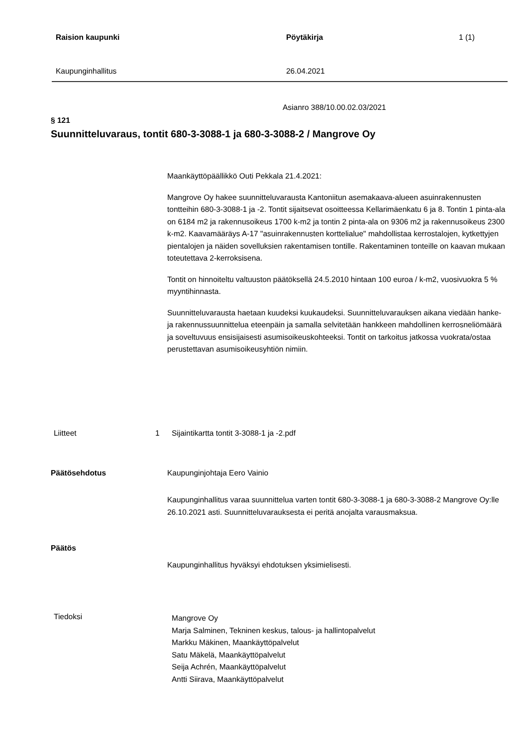Raision kaupunki Pöytäkirja 1 (1)
Kaupunginhallitus 26.04.2021
Asianro 388/10.00.02.03/2021
§ 121
Suunnitteluvaraus, tontit 680-3-3088-1 ja 680-3-3088-2 / Mangrove Oy
Maankäyttöpäällikkö Outi Pekkala 21.4.2021:
Mangrove Oy hakee suunnitteluvarausta Kantoniitun asemakaava-alueen asuinrakennusten tontteihin 680-3-3088-1 ja -2. Tontit sijaitsevat osoitteessa Kellarimäenkatu 6 ja 8. Tontin 1 pinta-ala on 6184 m2 ja rakennusoikeus 1700 k-m2 ja tontin 2 pinta-ala on 9306 m2 ja rakennusoikeus 2300 k-m2. Kaavamääräys A-17 "asuinrakennusten korttelialue" mahdollistaa kerrostalojen, kytkettyjen pientalojen ja näiden sovelluksien rakentamisen tontille. Rakentaminen tonteille on kaavan mukaan toteutettava 2-kerroksisena.
Tontit on hinnoiteltu valtuuston päätöksellä 24.5.2010 hintaan 100 euroa / k-m2, vuosivuokra 5 % myyntihinnasta.
Suunnitteluvarausta haetaan kuudeksi kuukaudeksi. Suunnitteluvarauksen aikana viedään hanke- ja rakennussuunnittelua eteenpäin ja samalla selvitetään hankkeen mahdollinen kerrosneliömäärä ja soveltuvuus ensisijaisesti asumisoikeuskohteeksi. Tontit on tarkoitus jatkossa vuokrata/ostaa perustettavan asumisoikeusyhtiön nimiin.
Liitteet 1 Sijaintikartta tontit 3-3088-1 ja -2.pdf
Päätösehdotus Kaupunginjohtaja Eero Vainio
Kaupunginhallitus varaa suunnittelua varten tontit 680-3-3088-1 ja 680-3-3088-2 Mangrove Oy:lle 26.10.2021 asti. Suunnitteluvarauksesta ei peritä anojalta varausmaksua.
Päätös
Kaupunginhallitus hyväksyi ehdotuksen yksimielisesti.
Tiedoksi
Mangrove Oy
Marja Salminen, Tekninen keskus, talous- ja hallintopalvelut
Markku Mäkinen, Maankäyttöpalvelut
Satu Mäkelä, Maankäyttöpalvelut
Seija Achrén, Maankäyttöpalvelut
Antti Siirava, Maankäyttöpalvelut